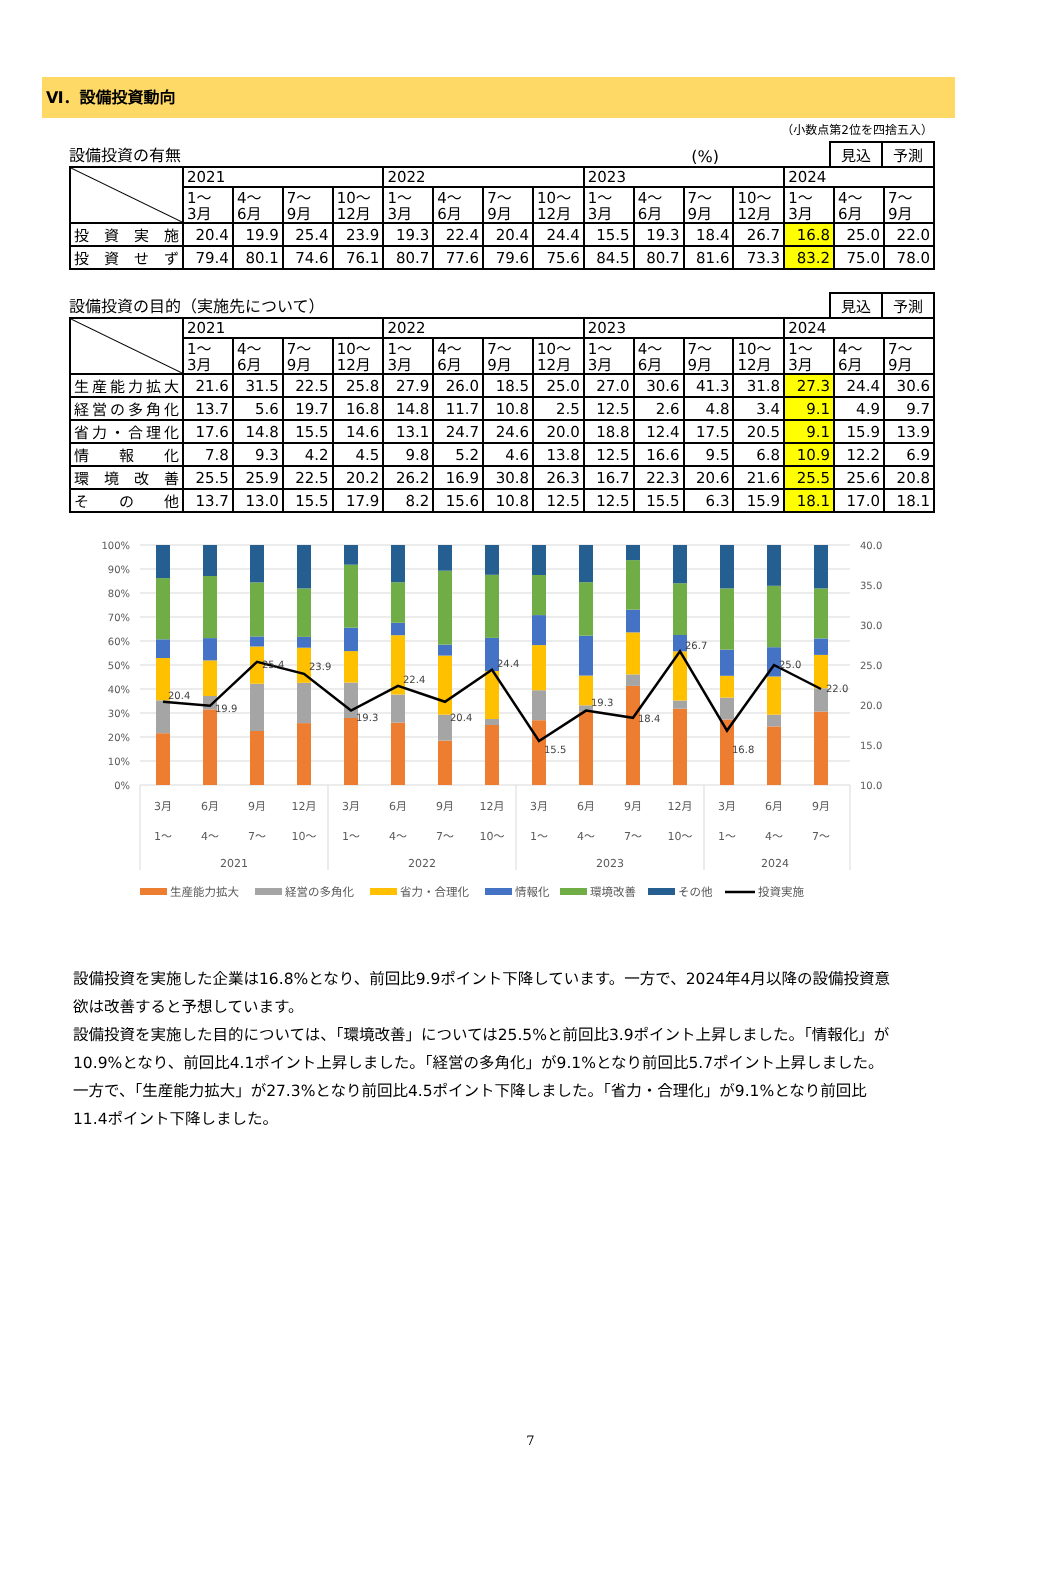Ⅵ．設備投資動向
（小数点第2位を四捨五入）
設備投資の有無 (%) 見込 予測
| | 2021 | | | | 2022 | | | | 2023 | | | | 2024 | | |
| --- | --- | --- | --- | --- | --- | --- | --- | --- | --- | --- | --- | --- | --- | --- | --- |
| | 1～ 3月 | 4～ 6月 | 7～ 9月 | 10～ 12月 | 1～ 3月 | 4～ 6月 | 7～ 9月 | 10～ 12月 | 1～ 3月 | 4～ 6月 | 7～ 9月 | 10～ 12月 | 1～ 3月 | 4～ 6月 | 7～ 9月 |
| 投 資 実 施 | 20.4 | 19.9 | 25.4 | 23.9 | 19.3 | 22.4 | 20.4 | 24.4 | 15.5 | 19.3 | 18.4 | 26.7 | 16.8 | 25.0 | 22.0 |
| 投 資 せ ず | 79.4 | 80.1 | 74.6 | 76.1 | 80.7 | 77.6 | 79.6 | 75.6 | 84.5 | 80.7 | 81.6 | 73.3 | 83.2 | 75.0 | 78.0 |
設備投資の目的（実施先について） 見込 予測
| | 2021 | | | | 2022 | | | | 2023 | | | | 2024 | | |
| --- | --- | --- | --- | --- | --- | --- | --- | --- | --- | --- | --- | --- | --- | --- | --- |
| | 1～ 3月 | 4～ 6月 | 7～ 9月 | 10～ 12月 | 1～ 3月 | 4～ 6月 | 7～ 9月 | 10～ 12月 | 1～ 3月 | 4～ 6月 | 7～ 9月 | 10～ 12月 | 1～ 3月 | 4～ 6月 | 7～ 9月 |
| 生産能力拡大 | 21.6 | 31.5 | 22.5 | 25.8 | 27.9 | 26.0 | 18.5 | 25.0 | 27.0 | 30.6 | 41.3 | 31.8 | 27.3 | 24.4 | 30.6 |
| 経営の多角化 | 13.7 | 5.6 | 19.7 | 16.8 | 14.8 | 11.7 | 10.8 | 2.5 | 12.5 | 2.6 | 4.8 | 3.4 | 9.1 | 4.9 | 9.7 |
| 省力・合理化 | 17.6 | 14.8 | 15.5 | 14.6 | 13.1 | 24.7 | 24.6 | 20.0 | 18.8 | 12.4 | 17.5 | 20.5 | 9.1 | 15.9 | 13.9 |
| 情 報 化 | 7.8 | 9.3 | 4.2 | 4.5 | 9.8 | 5.2 | 4.6 | 13.8 | 12.5 | 16.6 | 9.5 | 6.8 | 10.9 | 12.2 | 6.9 |
| 環 境 改 善 | 25.5 | 25.9 | 22.5 | 20.2 | 26.2 | 16.9 | 30.8 | 26.3 | 16.7 | 22.3 | 20.6 | 21.6 | 25.5 | 25.6 | 20.8 |
| そ の 他 | 13.7 | 13.0 | 15.5 | 17.9 | 8.2 | 15.6 | 10.8 | 12.5 | 12.5 | 15.5 | 6.3 | 15.9 | 18.1 | 17.0 | 18.1 |
100%
90%
80%
70%
60%
50%
40%
30%
20%
10%
0%
40.0
35.0
30.0
25.0
20.0
15.0
10.0
20.4
19.9
25.4
23.9
19.3
22.4
20.4
24.4
15.5
19.3
18.4
26.7
16.8
25.0
22.0
3月
6月
9月
12月
3月
6月
9月
12月
3月
6月
9月
12月
3月
6月
9月
1～
4～
7～
10～
1～
4～
7～
10～
1～
4～
7～
10～
1～
4～
7～
2021
2022
2023
2024
生産能力拡大
経営の多角化
省力・合理化
情報化
環境改善
その他
投資実施
設備投資を実施した企業は16.8%となり、前回比9.9ポイント下降しています。一方で、2024年4月以降の設備投資意欲は改善すると予想しています。
設備投資を実施した目的については、「環境改善」については25.5%と前回比3.9ポイント上昇しました。「情報化」が10.9%となり、前回比4.1ポイント上昇しました。「経営の多角化」が9.1%となり前回比5.7ポイント上昇しました。一方で、「生産能力拡大」が27.3%となり前回比4.5ポイント下降しました。「省力・合理化」が9.1%となり前回比11.4ポイント下降しました。
7